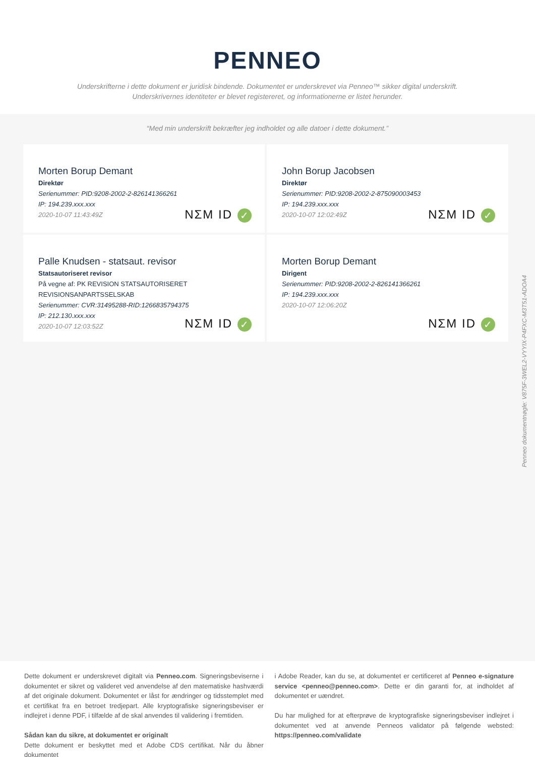PENNEO
Underskrifterne i dette dokument er juridisk bindende. Dokumentet er underskrevet via Penneo™ sikker digital underskrift.
Underskrivernes identiteter er blevet registereret, og informationerne er listet herunder.
“Med min underskrift bekræfter jeg indholdet og alle datoer i dette dokument.”
Morten Borup Demant
Direktør
Serienummer: PID:9208-2002-2-826141366261
IP: 194.239.xxx.xxx
2020-10-07 11:43:49Z
NΣM ID ✓
John Borup Jacobsen
Direktør
Serienummer: PID:9208-2002-2-875090003453
IP: 194.239.xxx.xxx
2020-10-07 12:02:49Z
NΣM ID ✓
Palle Knudsen - statsaut. revisor
Statsautoriseret revisor
På vegne af: PK REVISION STATSAUTORISERET
REVISIONSANPARTSSELSKAB
Serienummer: CVR:31495288-RID:1266835794375
IP: 212.130.xxx.xxx
2020-10-07 12:03:52Z
NΣM ID ✓
Morten Borup Demant
Dirigent
Serienummer: PID:9208-2002-2-826141366261
IP: 194.239.xxx.xxx
2020-10-07 12:06:20Z
NΣM ID ✓
Penneo dokumentnøgle: V875F-3WEL2-VYYIX-P4FXC-M3T51-ADOA4
Dette dokument er underskrevet digitalt via Penneo.com. Signeringsbeviserne i dokumentet er sikret og valideret ved anvendelse af den matematiske hashværdi af det originale dokument. Dokumentet er låst for ændringer og tidsstemplet med et certifikat fra en betroet tredjepart. Alle kryptografiske signeringsbeviser er indlejret i denne PDF, i tilfælde af de skal anvendes til validering i fremtiden.
Sådan kan du sikre, at dokumentet er originalt
Dette dokument er beskyttet med et Adobe CDS certifikat. Når du åbner dokumentet
i Adobe Reader, kan du se, at dokumentet er certificeret af Penneo e-signature service <penneo@penneo.com>. Dette er din garanti for, at indholdet af dokumentet er uændret.
Du har mulighed for at efterprøve de kryptografiske signeringsbeviser indlejret i dokumentet ved at anvende Penneos validator på følgende websted: https://penneo.com/validate